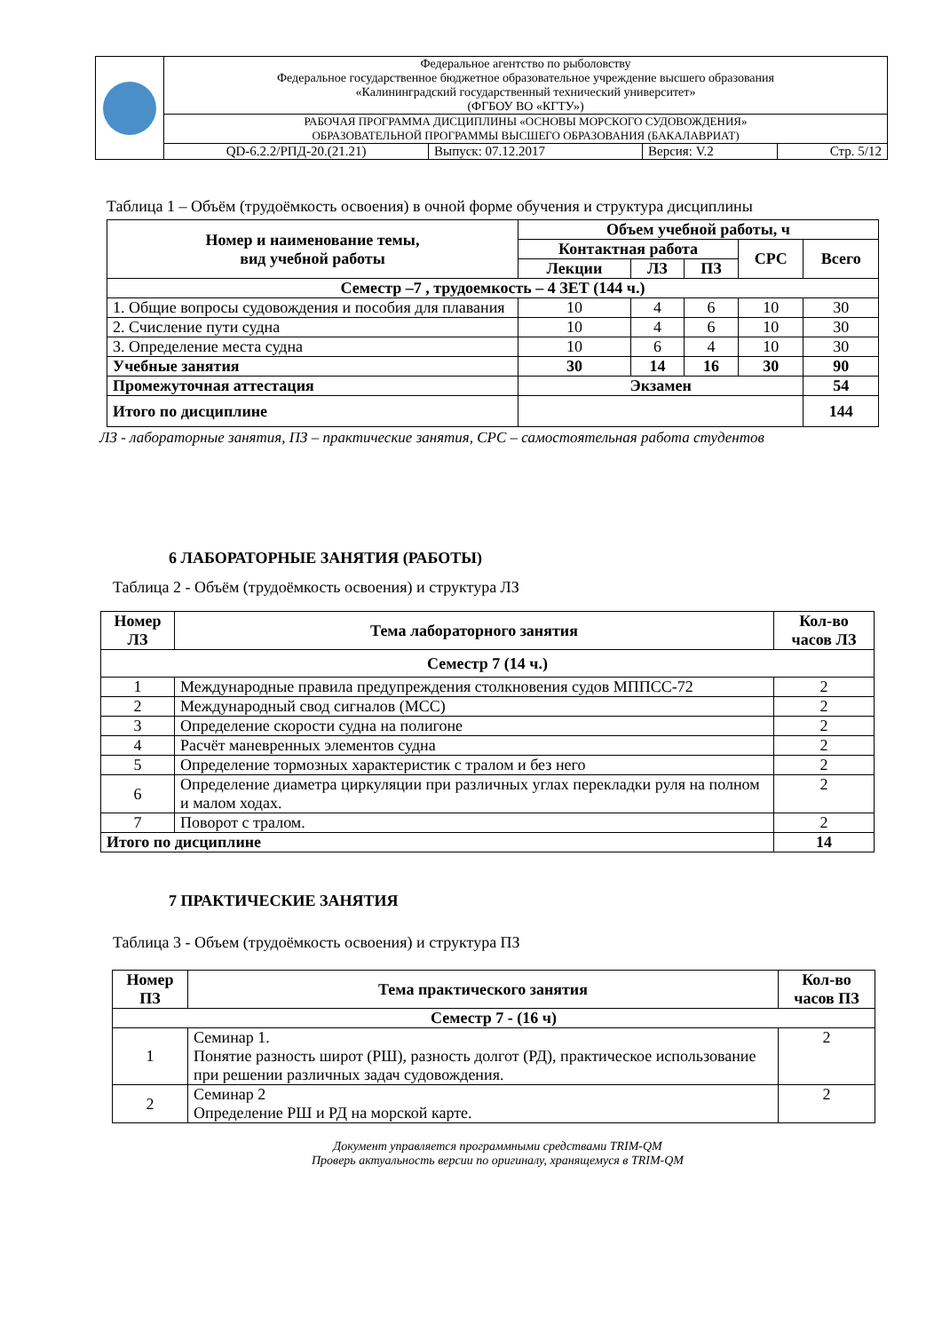| | Федеральное агентство по рыболовству Федеральное государственное бюджетное образовательное учреждение высшего образования «Калининградский государственный технический университет» (ФГБОУ ВО «КГТУ») | | | |
| | РАБОЧАЯ ПРОГРАММА ДИСЦИПЛИНЫ «ОСНОВЫ МОРСКОГО СУДОВОЖДЕНИЯ» ОБРАЗОВАТЕЛЬНОЙ ПРОГРАММЫ ВЫСШЕГО ОБРАЗОВАНИЯ (БАКАЛАВРИАТ) | | | |
| | QD-6.2.2/РПД-20.(21.21) | Выпуск: 07.12.2017 | Версия: V.2 | Стр. 5/12 |
Таблица 1 – Объём (трудоёмкость освоения) в очной форме обучения и структура дисциплины
| Номер и наименование темы, вид учебной работы | Объем учебной работы, ч | | | | |
| --- | --- | --- | --- | --- | --- |
| | Контактная работа | | | СРС | Всего |
| | Лекции | ЛЗ | ПЗ | | |
| Семестр –7 , трудоемкость – 4 ЗЕТ (144 ч.) | | | | | |
| 1. Общие вопросы судовождения и пособия для плавания | 10 | 4 | 6 | 10 | 30 |
| 2. Счисление пути судна | 10 | 4 | 6 | 10 | 30 |
| 3. Определение места судна | 10 | 6 | 4 | 10 | 30 |
| Учебные занятия | 30 | 14 | 16 | 30 | 90 |
| Промежуточная аттестация | Экзамен | | | | 54 |
| Итого по дисциплине | | | | | 144 |
ЛЗ - лабораторные занятия, ПЗ – практические занятия, СРС – самостоятельная работа студентов
6 ЛАБОРАТОРНЫЕ ЗАНЯТИЯ (РАБОТЫ)
Таблица 2 - Объём (трудоёмкость освоения) и структура ЛЗ
| Номер ЛЗ | Тема лабораторного занятия | Кол-во часов ЛЗ |
| --- | --- | --- |
| Семестр 7 (14 ч.) | | |
| 1 | Международные правила предупреждения столкновения судов МППСС-72 | 2 |
| 2 | Международный свод сигналов (МСС) | 2 |
| 3 | Определение скорости судна на полигоне | 2 |
| 4 | Расчёт маневренных элементов судна | 2 |
| 5 | Определение тормозных характеристик с тралом и без него | 2 |
| 6 | Определение диаметра циркуляции при различных углах перекладки руля на полном и малом ходах. | 2 |
| 7 | Поворот с тралом. | 2 |
| Итого по дисциплине | | 14 |
7 ПРАКТИЧЕСКИЕ ЗАНЯТИЯ
Таблица 3 - Объем (трудоёмкость освоения) и структура ПЗ
| Номер ПЗ | Тема практического занятия | Кол-во часов ПЗ |
| --- | --- | --- |
| Семестр 7 - (16 ч) | | |
| 1 | Семинар 1. Понятие разность широт (РШ), разность долгот (РД), практическое использование при решении различных задач судовождения. | 2 |
| 2 | Семинар 2 Определение РШ и РД на морской карте. | 2 |
Документ управляется программными средствами TRIM-QM
Проверь актуальность версии по оригиналу, хранящемуся в TRIM-QM